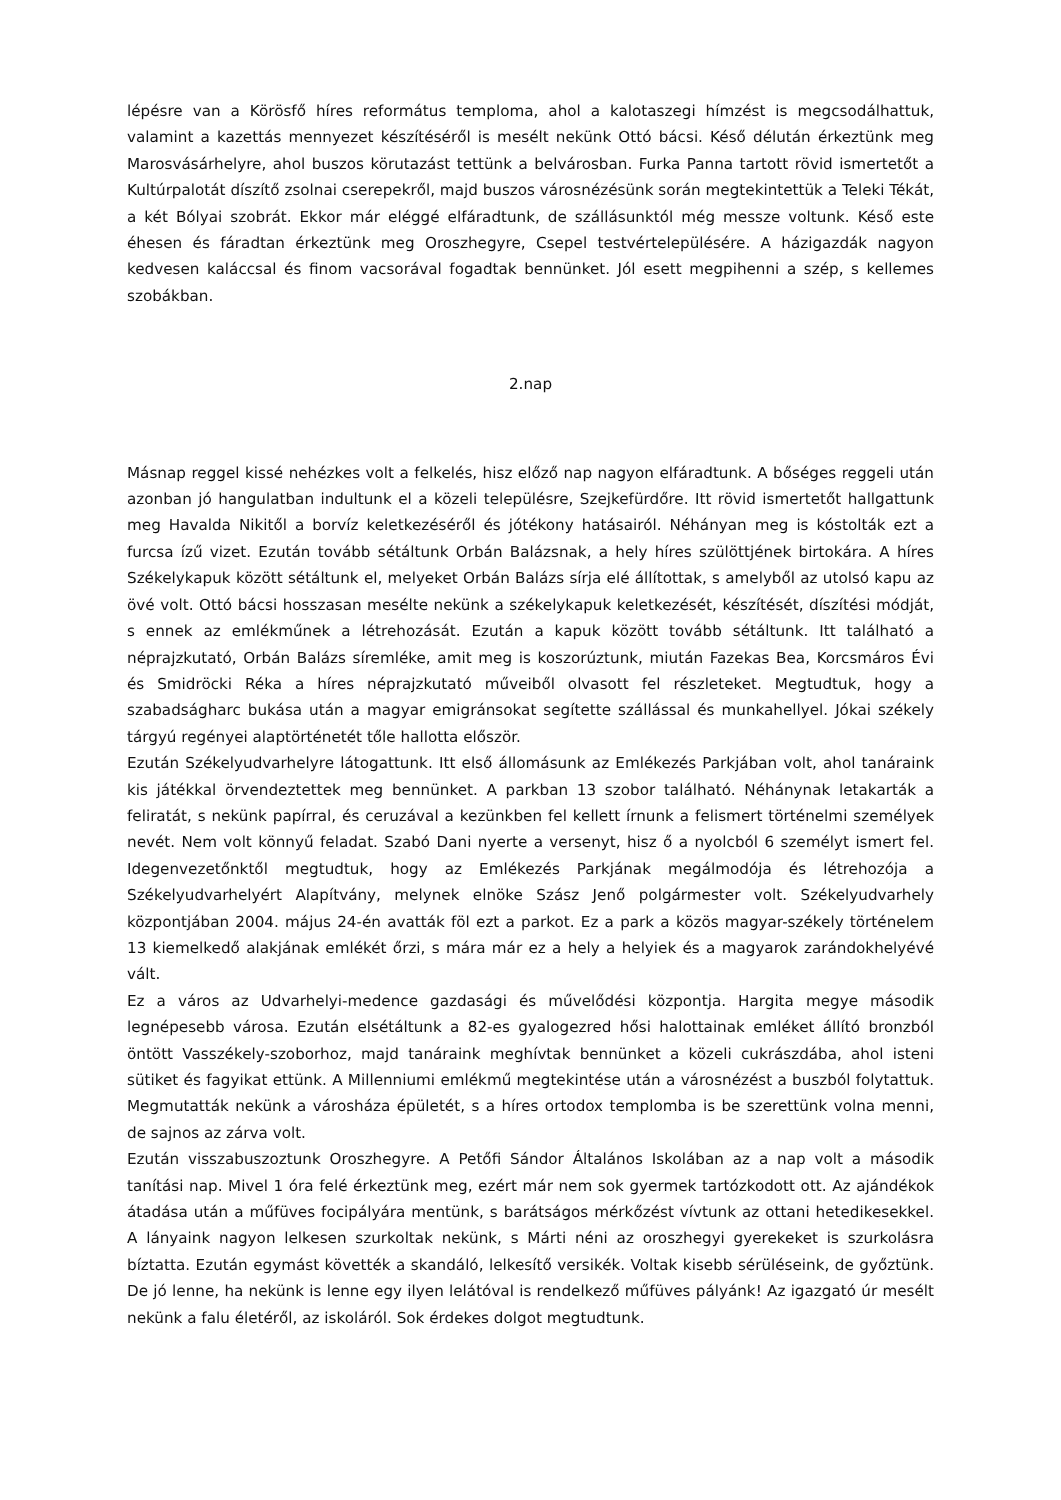lépésre van a Körösfő híres református temploma, ahol a kalotaszegi hímzést is megcsodálhattuk, valamint a kazettás mennyezet készítéséről is mesélt nekünk Ottó bácsi. Késő délután érkeztünk meg Marosvásárhelyre, ahol buszos körutazást tettünk a belvárosban. Furka Panna tartott rövid ismertetőt a Kultúrpalotát díszítő zsolnai cserepekről, majd buszos városnézésünk során megtekintettük a Teleki Tékát, a két Bólyai szobrát. Ekkor már eléggé elfáradtunk, de szállásunktól még messze voltunk. Késő este éhesen és fáradtan érkeztünk meg Oroszhegyre, Csepel testvértelepülésére. A házigazdák nagyon kedvesen kaláccsal és finom vacsorával fogadtak bennünket. Jól esett megpihenni a szép, s kellemes szobákban.
2.nap
Másnap reggel kissé nehézkes volt a felkelés, hisz előző nap nagyon elfáradtunk. A bőséges reggeli után azonban jó hangulatban indultunk el a közeli településre, Szejkefürdőre. Itt rövid ismertetőt hallgattunk meg Havalda Nikitől a borvíz keletkezéséről és jótékony hatásairól. Néhányan meg is kóstolták ezt a furcsa ízű vizet. Ezután tovább sétáltunk Orbán Balázsnak, a hely híres szülöttjének birtokára. A híres Székelykapuk között sétáltunk el, melyeket Orbán Balázs sírja elé állítottak, s amelyből az utolsó kapu az övé volt. Ottó bácsi hosszasan mesélte nekünk a székelykapuk keletkezését, készítését, díszítési módját, s ennek az emlékműnek a létrehozását. Ezután a kapuk között tovább sétáltunk. Itt található a néprajzkutató, Orbán Balázs síremléke, amit meg is koszorúztunk, miután Fazekas Bea, Korcsmáros Évi és Smidröcki Réka a híres néprajzkutató műveiből olvasott fel részleteket. Megtudtuk, hogy a szabadságharc bukása után a magyar emigránsokat segítette szállással és munkahellyel. Jókai székely tárgyú regényei alaptörténetét tőle hallotta először.
Ezután Székelyudvarhelyre látogattunk. Itt első állomásunk az Emlékezés Parkjában volt, ahol tanáraink kis játékkal örvendeztettek meg bennünket. A parkban 13 szobor található. Néhánynak letakarták a feliratát, s nekünk papírral, és ceruzával a kezünkben fel kellett írnunk a felismert történelmi személyek nevét. Nem volt könnyű feladat. Szabó Dani nyerte a versenyt, hisz ő a nyolcból 6 személyt ismert fel. Idegenvezetőnktől megtudtuk, hogy az Emlékezés Parkjának megálmodója és létrehozója a Székelyudvarhelyért Alapítvány, melynek elnöke Szász Jenő polgármester volt. Székelyudvarhely központjában 2004. május 24-én avatták föl ezt a parkot. Ez a park a közös magyar-székely történelem 13 kiemelkedő alakjának emlékét őrzi, s mára már ez a hely a helyiek és a magyarok zarándokhelyévé vált.
Ez a város az Udvarhelyi-medence gazdasági és művelődési központja. Hargita megye második legnépesebb városa. Ezután elsétáltunk a 82-es gyalogezred hősi halottainak emléket állító bronzból öntött Vasszékely-szoborhoz, majd tanáraink meghívtak bennünket a közeli cukrászdába, ahol isteni sütiket és fagyikat ettünk. A Millenniumi emlékmű megtekintése után a városnézést a buszból folytattuk. Megmutatták nekünk a városháza épületét, s a híres ortodox templomba is be szerettünk volna menni, de sajnos az zárva volt.
Ezután visszabuszoztunk Oroszhegyre. A Petőfi Sándor Általános Iskolában az a nap volt a második tanítási nap. Mivel 1 óra felé érkeztünk meg, ezért már nem sok gyermek tartózkodott ott. Az ajándékok átadása után a műfüves focipályára mentünk, s barátságos mérkőzést vívtunk az ottani hetedikesekkel. A lányaink nagyon lelkesen szurkoltak nekünk, s Márti néni az oroszhegyi gyerekeket is szurkolásra bíztatta. Ezután egymást követték a skandáló, lelkesítő versikék. Voltak kisebb sérüléseink, de győztünk. De jó lenne, ha nekünk is lenne egy ilyen lelátóval is rendelkező műfüves pályánk! Az igazgató úr mesélt nekünk a falu életéről, az iskoláról. Sok érdekes dolgot megtudtunk.